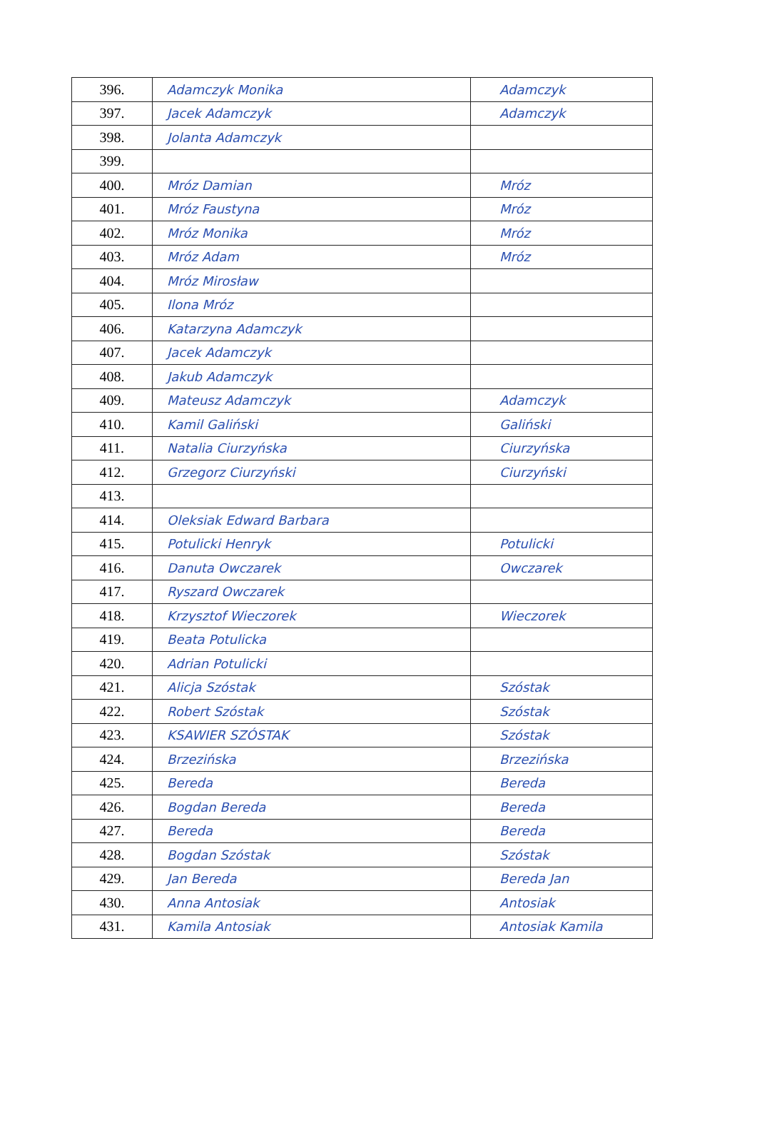| 396. | Adamczyk Monika | Adamczyk |
| 397. | Jacek Adamczyk | Adamczyk |
| 398. | Jolanta Adamczyk | |
| 399. | | |
| 400. | Mróz Damian | Mróz |
| 401. | Mróz Faustyna | Mróz |
| 402. | Mróz Monika | Mróz |
| 403. | Mróz Adam | Mróz |
| 404. | Mróz Mirosław | |
| 405. | Ilona Mróz | |
| 406. | Katarzyna Adamczyk | |
| 407. | Jacek Adamczyk | |
| 408. | Jakub Adamczyk | |
| 409. | Mateusz Adamczyk | Adamczyk |
| 410. | Kamil Galiński | Galiński |
| 411. | Natalia Ciurzyńska | Ciurzyńska |
| 412. | Grzegorz Ciurzyński | Ciurzyński |
| 413. | | |
| 414. | Oleksiak Edward Barbara | |
| 415. | Potulicki Henryk | Potulicki |
| 416. | Danuta Owczarek | Owczarek |
| 417. | Ryszard Owczarek | |
| 418. | Krzysztof Wieczorek | Wieczorek |
| 419. | Beata Potulicka | |
| 420. | Adrian Potulicki | |
| 421. | Alicja Szóstak | Szóstak |
| 422. | Robert Szóstak | Szóstak |
| 423. | KSAWIER SZÓSTAK | Szóstak |
| 424. | Brzezińska | Brzezińska |
| 425. | Bereda | Bereda |
| 426. | Bogdan Bereda | Bereda |
| 427. | Bereda | Bereda |
| 428. | Bogdan Szóstak | Szóstak |
| 429. | Jan Bereda | Bereda Jan |
| 430. | Anna Antosiak | Antosiak |
| 431. | Kamila Antosiak | Antosiak Kamila |